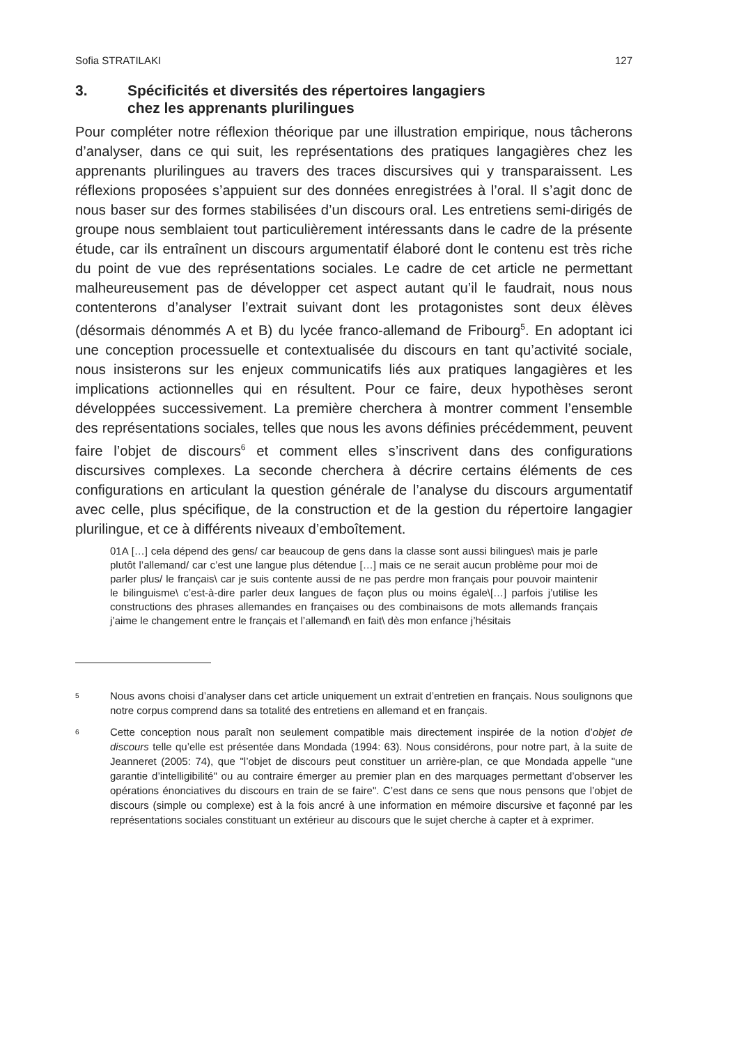Sofia STRATILAKI 127
3. Spécificités et diversités des répertoires langagiers
chez les apprenants plurilingues
Pour compléter notre réflexion théorique par une illustration empirique, nous tâcherons d’analyser, dans ce qui suit, les représentations des pratiques langagières chez les apprenants plurilingues au travers des traces discursives qui y transparaissent. Les réflexions proposées s’appuient sur des données enregistrées à l’oral. Il s’agit donc de nous baser sur des formes stabilisées d’un discours oral. Les entretiens semi-dirigés de groupe nous semblaient tout particulièrement intéressants dans le cadre de la présente étude, car ils entraînent un discours argumentatif élaboré dont le contenu est très riche du point de vue des représentations sociales. Le cadre de cet article ne permettant malheureusement pas de développer cet aspect autant qu’il le faudrait, nous nous contenterons d’analyser l’extrait suivant dont les protagonistes sont deux élèves (désormais dénommés A et B) du lycée franco-allemand de Fribourg<sup>5</sup>. En adoptant ici une conception processuelle et contextualisée du discours en tant qu’activité sociale, nous insisterons sur les enjeux communicatifs liés aux pratiques langagières et les implications actionnelles qui en résultent. Pour ce faire, deux hypothèses seront développées successivement. La première cherchera à montrer comment l’ensemble des représentations sociales, telles que nous les avons définies précédemment, peuvent faire l’objet de discours<sup>6</sup> et comment elles s’inscrivent dans des configurations discursives complexes. La seconde cherchera à décrire certains éléments de ces configurations en articulant la question générale de l’analyse du discours argumentatif avec celle, plus spécifique, de la construction et de la gestion du répertoire langagier plurilingue, et ce à différents niveaux d’emboîtement.
01A […] cela dépend des gens/ car beaucoup de gens dans la classe sont aussi bilingues\ mais je parle plutôt l’allemand/ car c’est une langue plus détendue […] mais ce ne serait aucun problème pour moi de parler plus/ le français\ car je suis contente aussi de ne pas perdre mon français pour pouvoir maintenir le bilinguisme\ c’est-à-dire parler deux langues de façon plus ou moins égale\[…] parfois j’utilise les constructions des phrases allemandes en françaises ou des combinaisons de mots allemands français j’aime le changement entre le français et l’allemand\ en fait\ dès mon enfance j’hésitais
5 Nous avons choisi d’analyser dans cet article uniquement un extrait d’entretien en français. Nous soulignons que notre corpus comprend dans sa totalité des entretiens en allemand et en français.
6 Cette conception nous paraît non seulement compatible mais directement inspirée de la notion d’objet de discours telle qu’elle est présentée dans Mondada (1994: 63). Nous considérons, pour notre part, à la suite de Jeanneret (2005: 74), que "l’objet de discours peut constituer un arrière-plan, ce que Mondada appelle "une garantie d’intelligibilité" ou au contraire émerger au premier plan en des marquages permettant d’observer les opérations énonciatives du discours en train de se faire". C’est dans ce sens que nous pensons que l’objet de discours (simple ou complexe) est à la fois ancré à une information en mémoire discursive et façonné par les représentations sociales constituant un extérieur au discours que le sujet cherche à capter et à exprimer.